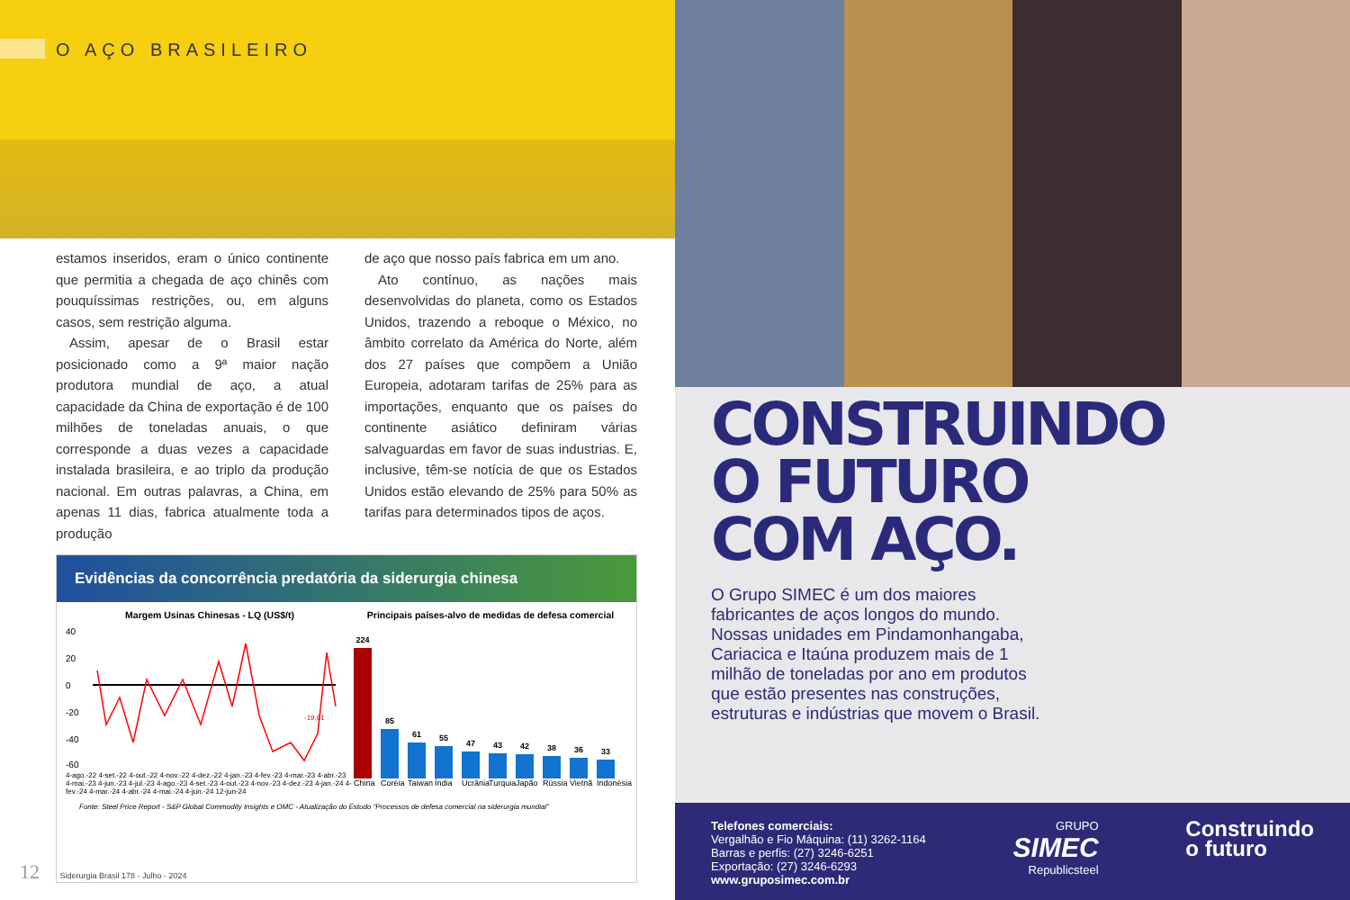O AÇO BRASILEIRO
estamos inseridos, eram o único continente que permitia a chegada de aço chinês com pouquíssimas restrições, ou, em alguns casos, sem restrição alguma.
Assim, apesar de o Brasil estar posicionado como a 9ª maior nação produtora mundial de aço, a atual capacidade da China de exportação é de 100 milhões de toneladas anuais, o que corresponde a duas vezes a capacidade instalada brasileira, e ao triplo da produção nacional. Em outras palavras, a China, em apenas 11 dias, fabrica atualmente toda a produção
de aço que nosso país fabrica em um ano.
Ato contínuo, as nações mais desenvolvidas do planeta, como os Estados Unidos, trazendo a reboque o México, no âmbito correlato da América do Norte, além dos 27 países que compõem a União Europeia, adotaram tarifas de 25% para as importações, enquanto que os países do continente asiático definiram várias salvaguardas em favor de suas industrias. E, inclusive, têm-se notícia de que os Estados Unidos estão elevando de 25% para 50% as tarifas para determinados tipos de aços.
Evidências da concorrência predatória da siderurgia chinesa
Margem Usinas Chinesas - LQ (US$/t)
40
20
0
-20
-40
-60
-19,61
4-ago.-22 4-set.-22 4-out.-22 4-nov.-22 4-dez.-22 4-jan.-23 4-fev.-23 4-mar.-23 4-abr.-23 4-mai.-23 4-jun.-23 4-jul.-23 4-ago.-23 4-set.-23 4-out.-23 4-nov.-23 4-dez.-23 4-jan.-24 4-fev.-24 4-mar.-24 4-abr.-24 4-mai.-24 4-jun.-24 12-jun-24
Principais países-alvo de medidas de defesa comercial
224
85
61
55
47
43
42
38
36
33
China Coréia Taiwan Índia Ucrânia Turquia Japão Rússia Vietnã Indonésia
Fonte: Steel Price Report - S&P Global Commodity Insights e OMC - Atualização do Estudo “Processos de defesa comercial na siderurgia mundial”
12 Siderurgia Brasil 178 - Julho - 2024
CONSTRUINDO
O FUTURO
COM AÇO.
O Grupo SIMEC é um dos maiores fabricantes de aços longos do mundo. Nossas unidades em Pindamonhangaba, Cariacica e Itaúna produzem mais de 1 milhão de toneladas por ano em produtos que estão presentes nas construções, estruturas e indústrias que movem o Brasil.
Telefones comerciais:
Vergalhão e Fio Máquina: (11) 3262-1164
Barras e perfis: (27) 3246-6251
Exportação: (27) 3246-6293
www.gruposimec.com.br
GRUPO
SIMEC
Republicsteel
Construindo
o futuro